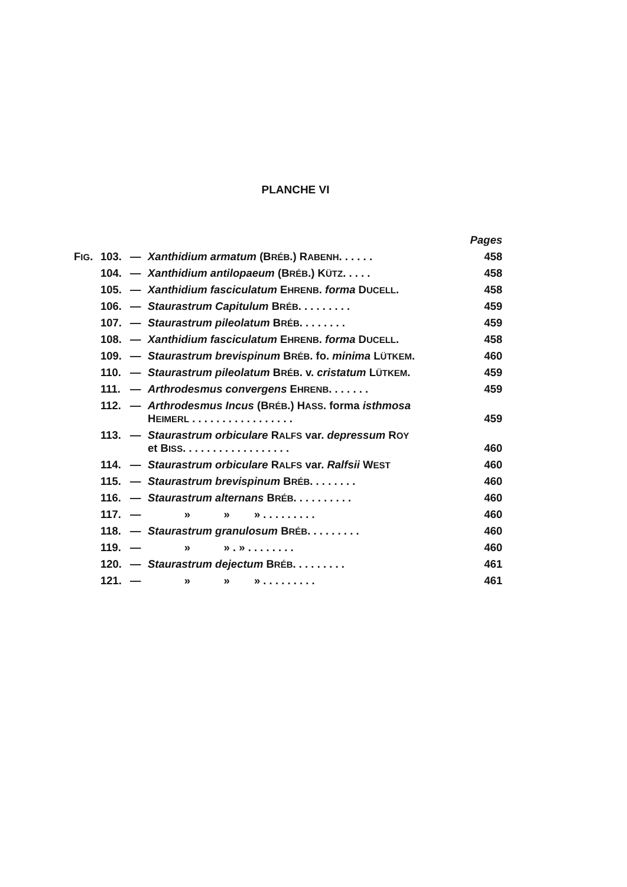PLANCHE VI
| | | | | Pages |
| F IG . | 103. | — | Xanthidium armatum (B RÉB .) R ABENH . . . . . . | 458 |
| | 104. | — | Xanthidium antilopaeum (B RÉB .) K ÜTZ . . . . . | 458 |
| | 105. | — | Xanthidium fasciculatum E HRENB . forma D UCELL . | 458 |
| | 106. | — | Staurastrum Capitulum B RÉB . . . . . . . . . | 459 |
| | 107. | — | Staurastrum pileolatum B RÉB . . . . . . . . | 459 |
| | 108. | — | Xanthidium fasciculatum E HRENB . forma D UCELL . | 458 |
| | 109. | — | Staurastrum brevispinum B RÉB . fo. minima L ÜTKEM . | 460 |
| | 110. | — | Staurastrum pileolatum B RÉB . v. cristatum L ÜTKEM . | 459 |
| | 111. | — | Arthrodesmus convergens E HRENB . . . . . . . | 459 |
| | 112. | — | Arthrodesmus Incus (B RÉB .) H ASS . forma isthmosa H EIMERL . . . . . . . . . . . . . . . . . | 459 |
| | 113. | — | Staurastrum orbiculare R ALFS var. depressum R OY et B ISS . . . . . . . . . . . . . . . . . . | 460 |
| | 114. | — | Staurastrum orbiculare R ALFS var. Ralfsii W EST | 460 |
| | 115. | — | Staurastrum brevispinum B RÉB . . . . . . . . | 460 |
| | 116. | — | Staurastrum alternans B RÉB . . . . . . . . . . | 460 |
| | 117. | — | » » » . . . . . . . . . | 460 |
| | 118. | — | Staurastrum granulosum B RÉB . . . . . . . . . | 460 |
| | 119. | — | » » . » . . . . . . . . | 460 |
| | 120. | — | Staurastrum dejectum B RÉB . . . . . . . . . | 461 |
| | 121. | — | » » » . . . . . . . . . | 461 |